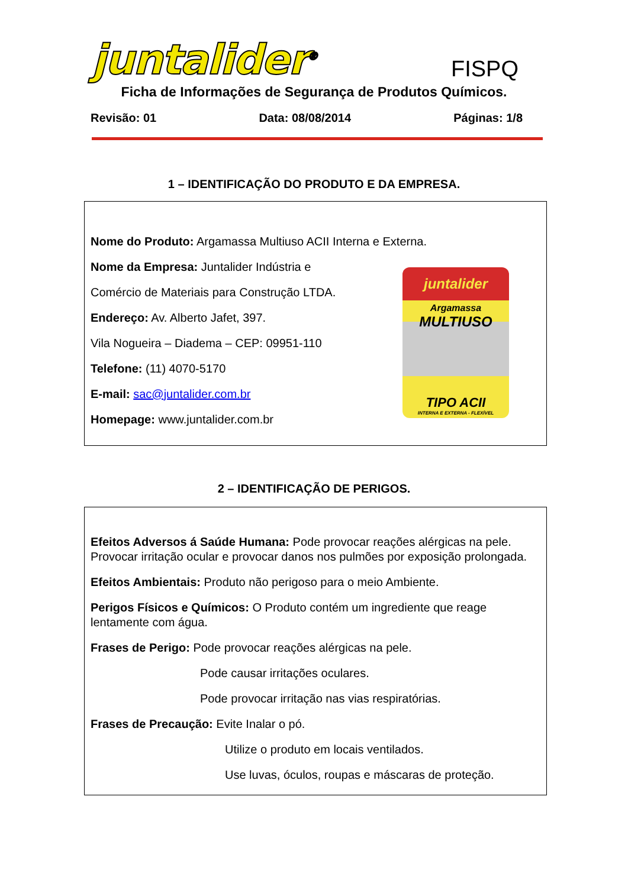juntalider<sup>®</sup> FISPQ
Ficha de Informações de Segurança de Produtos Químicos.
Revisão: 01 Data: 08/08/2014 Páginas: 1/8
1 – IDENTIFICAÇÃO DO PRODUTO E DA EMPRESA.
Nome do Produto: Argamassa Multiuso ACII Interna e Externa.
Nome da Empresa: Juntalider Indústria e
Comércio de Materiais para Construção LTDA.
Endereço: Av. Alberto Jafet, 397.
Vila Nogueira – Diadema – CEP: 09951-110
Telefone: (11) 4070-5170
E-mail: sac@juntalider.com.br
Homepage: www.juntalider.com.br
juntalider
Argamassa
MULTIUSO
TIPO ACII
INTERNA E EXTERNA - FLEXÍVEL
2 – IDENTIFICAÇÃO DE PERIGOS.
Efeitos Adversos á Saúde Humana: Pode provocar reações alérgicas na pele. Provocar irritação ocular e provocar danos nos pulmões por exposição prolongada.
Efeitos Ambientais: Produto não perigoso para o meio Ambiente.
Perigos Físicos e Químicos: O Produto contém um ingrediente que reage lentamente com água.
Frases de Perigo: Pode provocar reações alérgicas na pele.
Pode causar irritações oculares.
Pode provocar irritação nas vias respiratórias.
Frases de Precaução: Evite Inalar o pó.
Utilize o produto em locais ventilados.
Use luvas, óculos, roupas e máscaras de proteção.